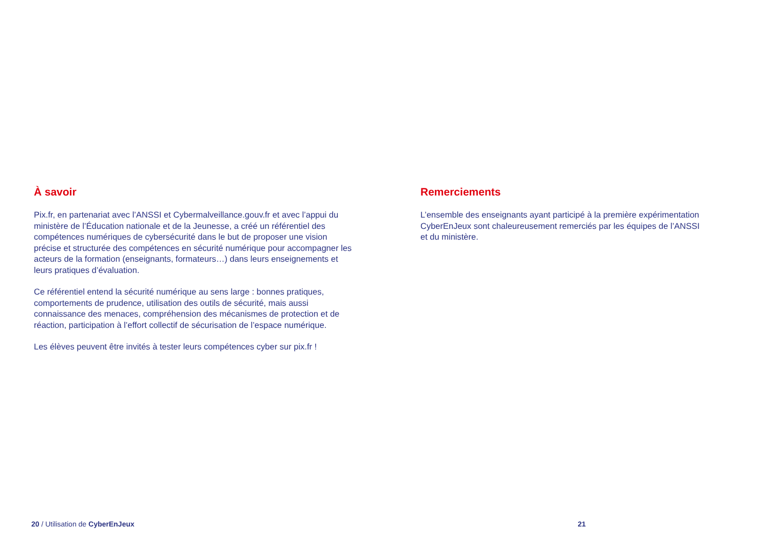À savoir
Pix.fr, en partenariat avec l’ANSSI et Cybermalveillance.gouv.fr et avec l’appui du ministère de l’Éducation nationale et de la Jeunesse, a créé un référentiel des compétences numériques de cybersécurité dans le but de proposer une vision précise et structurée des compétences en sécurité numérique pour accompagner les acteurs de la formation (enseignants, formateurs…) dans leurs enseignements et leurs pratiques d’évaluation.
Ce référentiel entend la sécurité numérique au sens large : bonnes pratiques, comportements de prudence, utilisation des outils de sécurité, mais aussi connaissance des menaces, compréhension des mécanismes de protection et de réaction, participation à l’effort collectif de sécurisation de l’espace numérique.
Les élèves peuvent être invités à tester leurs compétences cyber sur pix.fr !
Remerciements
L’ensemble des enseignants ayant participé à la première expérimentation CyberEnJeux sont chaleureusement remerciés par les équipes de l’ANSSI et du ministère.
20 / Utilisation de CyberEnJeux 21